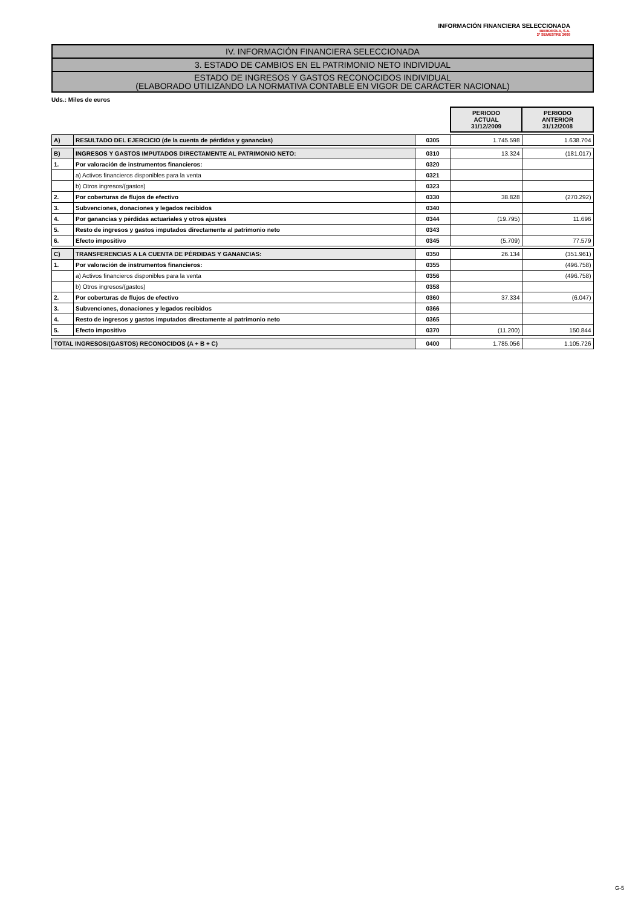INFORMACIÓN FINANCIERA SELECCIONADA
IBERDROLA, S.A.
2º SEMESTRE 2009
IV. INFORMACIÓN FINANCIERA SELECCIONADA
3. ESTADO DE CAMBIOS EN EL PATRIMONIO NETO INDIVIDUAL
ESTADO DE INGRESOS Y GASTOS RECONOCIDOS INDIVIDUAL
(ELABORADO UTILIZANDO LA NORMATIVA CONTABLE EN VIGOR DE CARÁCTER NACIONAL)
Uds.: Miles de euros
| | | | PERIODO ACTUAL 31/12/2009 | PERIODO ANTERIOR 31/12/2008 |
| A) | RESULTADO DEL EJERCICIO (de la cuenta de pérdidas y ganancias) | 0305 | 1.745.598 | 1.638.704 |
| B) | INGRESOS Y GASTOS IMPUTADOS DIRECTAMENTE AL PATRIMONIO NETO: | 0310 | 13.324 | (181.017) |
| 1. | Por valoración de instrumentos financieros: | 0320 | | |
| | a) Activos financieros disponibles para la venta | 0321 | | |
| | b) Otros ingresos/(gastos) | 0323 | | |
| 2. | Por coberturas de flujos de efectivo | 0330 | 38.828 | (270.292) |
| 3. | Subvenciones, donaciones y legados recibidos | 0340 | | |
| 4. | Por ganancias y pérdidas actuariales y otros ajustes | 0344 | (19.795) | 11.696 |
| 5. | Resto de ingresos y gastos imputados directamente al patrimonio neto | 0343 | | |
| 6. | Efecto impositivo | 0345 | (5.709) | 77.579 |
| C) | TRANSFERENCIAS A LA CUENTA DE PÉRDIDAS Y GANANCIAS: | 0350 | 26.134 | (351.961) |
| 1. | Por valoración de instrumentos financieros: | 0355 | | (496.758) |
| | a) Activos financieros disponibles para la venta | 0356 | | (496.758) |
| | b) Otros ingresos/(gastos) | 0358 | | |
| 2. | Por coberturas de flujos de efectivo | 0360 | 37.334 | (6.047) |
| 3. | Subvenciones, donaciones y legados recibidos | 0366 | | |
| 4. | Resto de ingresos y gastos imputados directamente al patrimonio neto | 0365 | | |
| 5. | Efecto impositivo | 0370 | (11.200) | 150.844 |
| TOTAL INGRESOS/(GASTOS) RECONOCIDOS (A + B + C) | | 0400 | 1.785.056 | 1.105.726 |
G-5